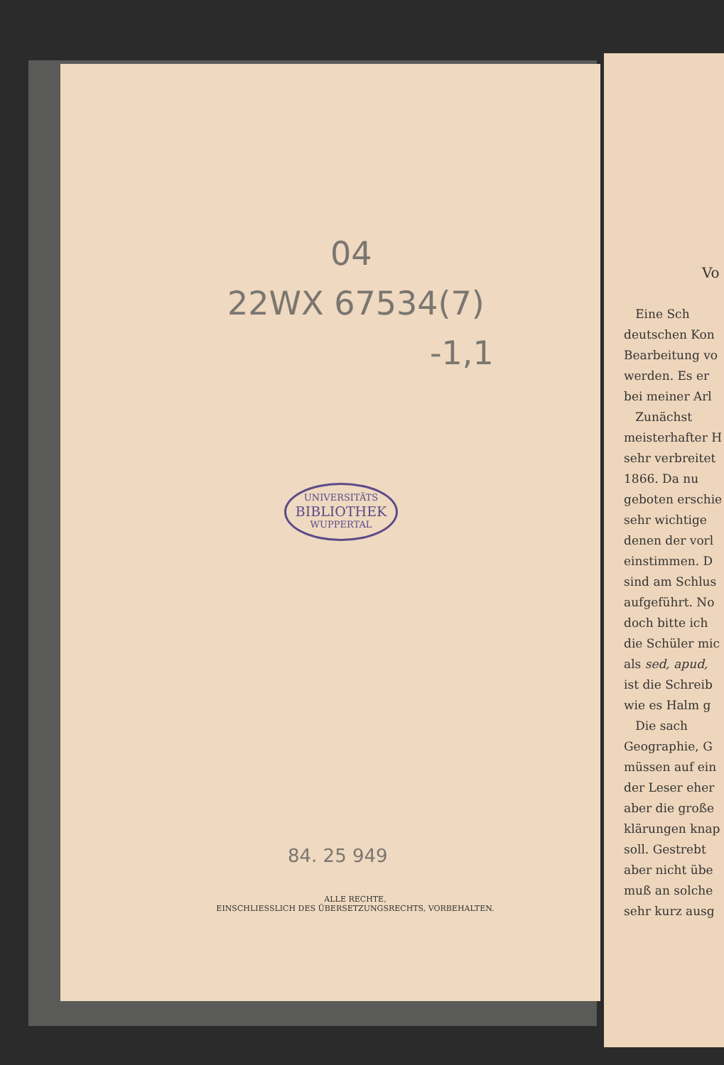04
22WX 67534(7)
-1,1
UNIVERSITÄTS
BIBLIOTHEK
WUPPERTAL
84. 25 949
ALLE RECHTE,
EINSCHLIESSLICH DES ÜBERSETZUNGSRECHTS, VORBEHALTEN.
Vo
Eine Sch
deutschen Kon
Bearbeitung vo
werden. Es er
bei meiner Arl
Zunächst
meisterhafter H
sehr verbreitet
1866. Da nu
geboten erschie
sehr wichtige
denen der vorl
einstimmen. D
sind am Schlus
aufgeführt. No
doch bitte ich
die Schüler mic
als sed, apud,
ist die Schreib
wie es Halm g
Die sach
Geographie, G
müssen auf ein
der Leser eher
aber die große
klärungen knap
soll. Gestrebt
aber nicht übe
muß an solche
sehr kurz ausg